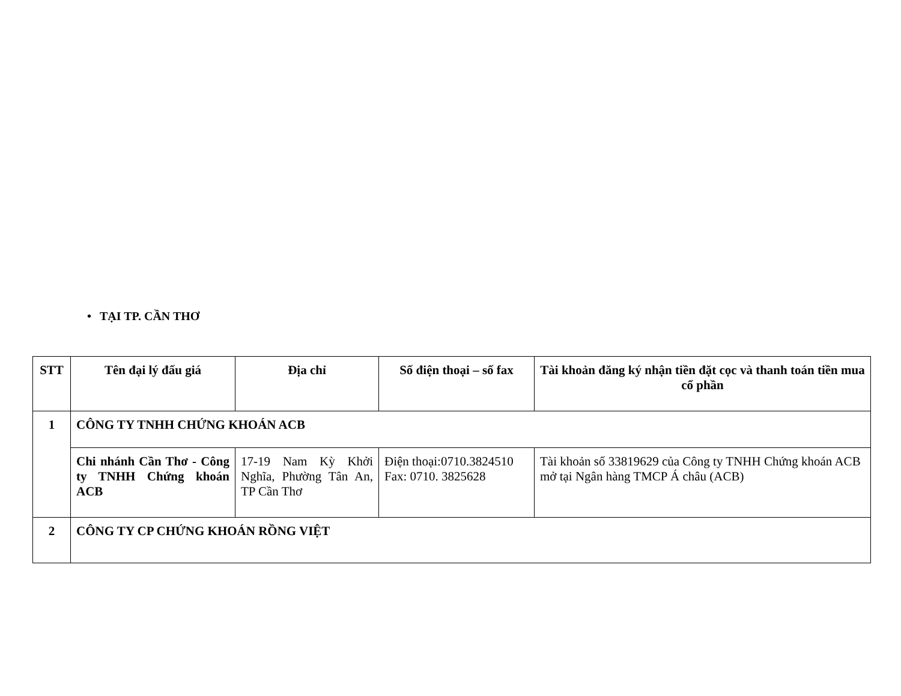• TẠI TP. CẦN THƠ
| STT | Tên đại lý đấu giá | Địa chỉ | Số điện thoại – số fax | Tài khoản đăng ký nhận tiền đặt cọc và thanh toán tiền mua cổ phần |
| --- | --- | --- | --- | --- |
| 1 | CÔNG TY TNHH CHỨNG KHOÁN ACB | | | |
| | Chi nhánh Cần Thơ - Công ty TNHH Chứng khoán ACB | 17-19 Nam Kỳ Khởi Nghĩa, Phường Tân An, TP Cần Thơ | Điện thoại:0710.3824510 Fax: 0710. 3825628 | Tài khoản số 33819629 của Công ty TNHH Chứng khoán ACB mở tại Ngân hàng TMCP Á châu (ACB) |
| 2 | CÔNG TY CP CHỨNG KHOÁN RỒNG VIỆT | | | |